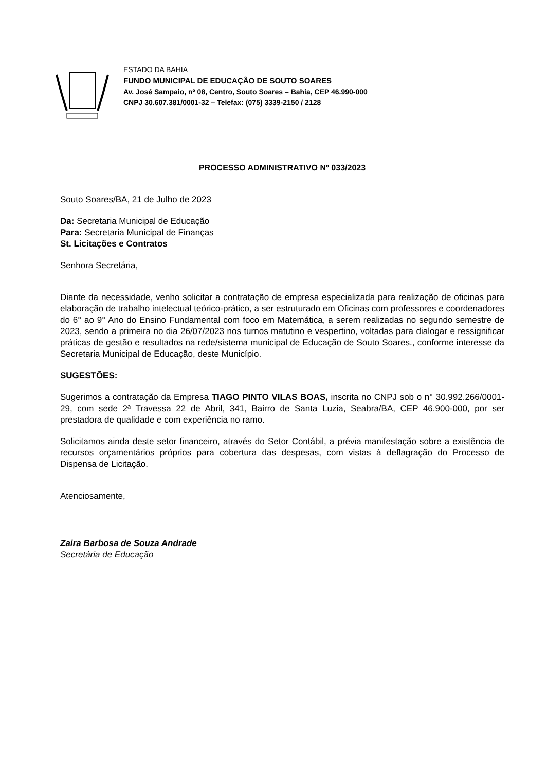ESTADO DA BAHIA
FUNDO MUNICIPAL DE EDUCAÇÃO DE SOUTO SOARES
Av. José Sampaio, nº 08, Centro, Souto Soares – Bahia, CEP 46.990-000
CNPJ 30.607.381/0001-32 – Telefax: (075) 3339-2150 / 2128
PROCESSO ADMINISTRATIVO Nº 033/2023
Souto Soares/BA, 21 de Julho de 2023
Da: Secretaria Municipal de Educação
Para: Secretaria Municipal de Finanças
St. Licitações e Contratos
Senhora Secretária,
Diante da necessidade, venho solicitar a contratação de empresa especializada para realização de oficinas para elaboração de trabalho intelectual teórico-prático, a ser estruturado em Oficinas com professores e coordenadores do 6° ao 9° Ano do Ensino Fundamental com foco em Matemática, a serem realizadas no segundo semestre de 2023, sendo a primeira no dia 26/07/2023 nos turnos matutino e vespertino, voltadas para dialogar e ressignificar práticas de gestão e resultados na rede/sistema municipal de Educação de Souto Soares., conforme interesse da Secretaria Municipal de Educação, deste Município.
SUGESTÕES:
Sugerimos a contratação da Empresa TIAGO PINTO VILAS BOAS, inscrita no CNPJ sob o n° 30.992.266/0001-29, com sede 2ª Travessa 22 de Abril, 341, Bairro de Santa Luzia, Seabra/BA, CEP 46.900-000, por ser prestadora de qualidade e com experiência no ramo.
Solicitamos ainda deste setor financeiro, através do Setor Contábil, a prévia manifestação sobre a existência de recursos orçamentários próprios para cobertura das despesas, com vistas à deflagração do Processo de Dispensa de Licitação.
Atenciosamente,
Zaira Barbosa de Souza Andrade
Secretária de Educação